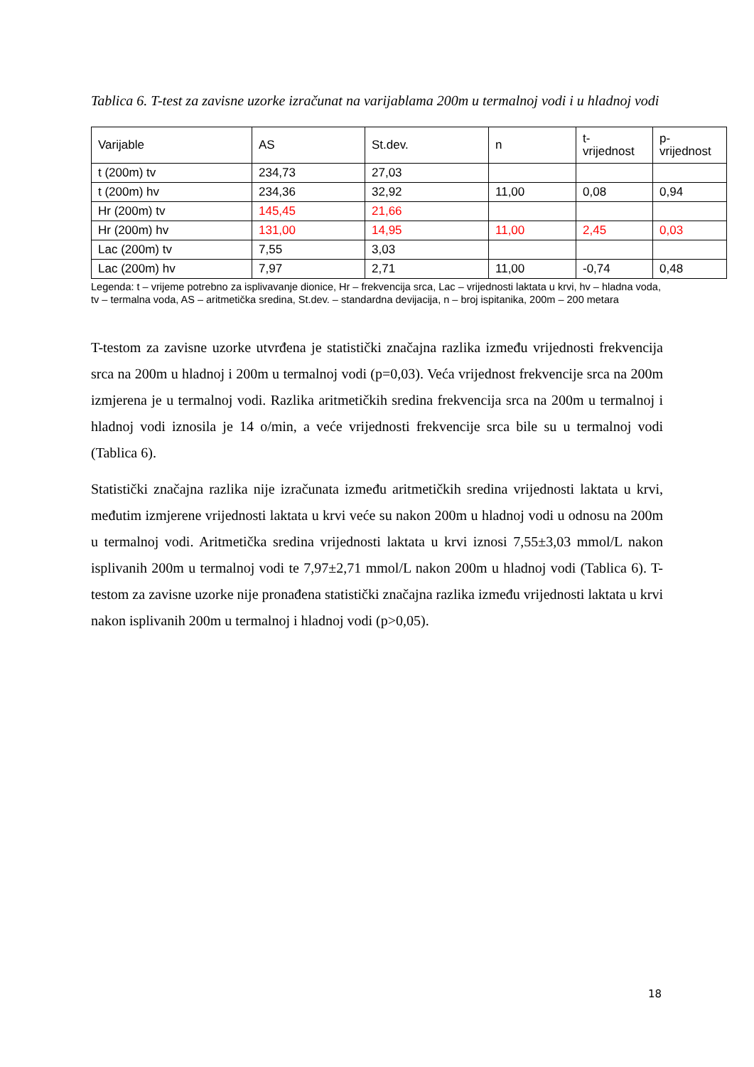Tablica 6. T-test za zavisne uzorke izračunat na varijablama 200m u termalnoj vodi i u hladnoj vodi
| Varijable | AS | St.dev. | n | t- vrijednost | p- vrijednost |
| t (200m) tv | 234,73 | 27,03 | | | |
| t (200m) hv | 234,36 | 32,92 | 11,00 | 0,08 | 0,94 |
| Hr (200m) tv | 145,45 | 21,66 | | | |
| Hr (200m) hv | 131,00 | 14,95 | 11,00 | 2,45 | 0,03 |
| Lac (200m) tv | 7,55 | 3,03 | | | |
| Lac (200m) hv | 7,97 | 2,71 | 11,00 | -0,74 | 0,48 |
Legenda: t – vrijeme potrebno za isplivavanje dionice, Hr – frekvencija srca, Lac – vrijednosti laktata u krvi, hv – hladna voda, tv – termalna voda, AS – aritmetička sredina, St.dev. – standardna devijacija, n – broj ispitanika, 200m – 200 metara
T-testom za zavisne uzorke utvrđena je statistički značajna razlika između vrijednosti frekvencija srca na 200m u hladnoj i 200m u termalnoj vodi (p=0,03). Veća vrijednost frekvencije srca na 200m izmjerena je u termalnoj vodi. Razlika aritmetičkih sredina frekvencija srca na 200m u termalnoj i hladnoj vodi iznosila je 14 o/min, a veće vrijednosti frekvencije srca bile su u termalnoj vodi (Tablica 6).
Statistički značajna razlika nije izračunata između aritmetičkih sredina vrijednosti laktata u krvi, međutim izmjerene vrijednosti laktata u krvi veće su nakon 200m u hladnoj vodi u odnosu na 200m u termalnoj vodi. Aritmetička sredina vrijednosti laktata u krvi iznosi 7,55±3,03 mmol/L nakon isplivanih 200m u termalnoj vodi te 7,97±2,71 mmol/L nakon 200m u hladnoj vodi (Tablica 6). T-testom za zavisne uzorke nije pronađena statistički značajna razlika između vrijednosti laktata u krvi nakon isplivanih 200m u termalnoj i hladnoj vodi (p>0,05).
18